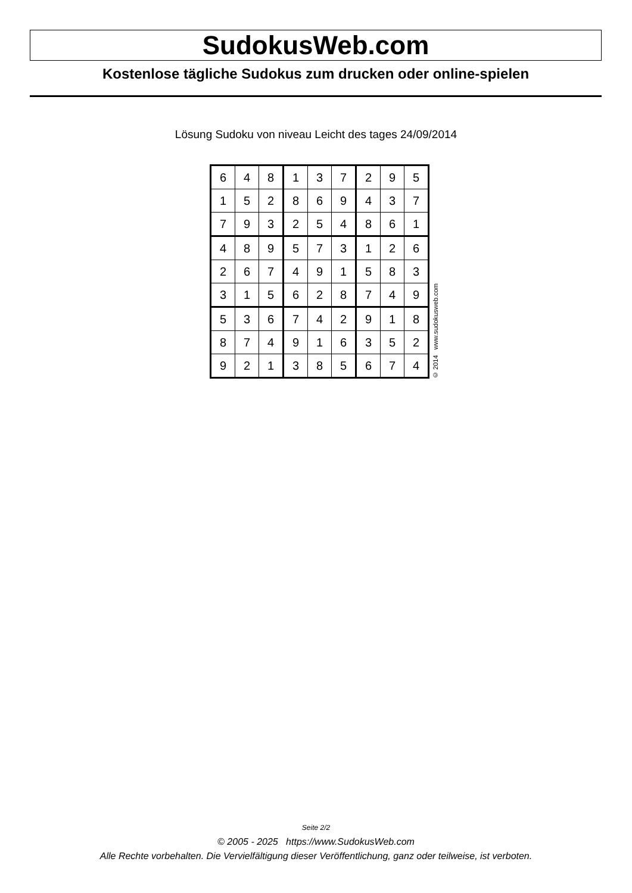SudokusWeb.com
Kostenlose tägliche Sudokus zum drucken oder online-spielen
Lösung Sudoku von niveau Leicht des tages 24/09/2014
| 6 | 4 | 8 | 1 | 3 | 7 | 2 | 9 | 5 |
| 1 | 5 | 2 | 8 | 6 | 9 | 4 | 3 | 7 |
| 7 | 9 | 3 | 2 | 5 | 4 | 8 | 6 | 1 |
| 4 | 8 | 9 | 5 | 7 | 3 | 1 | 2 | 6 |
| 2 | 6 | 7 | 4 | 9 | 1 | 5 | 8 | 3 |
| 3 | 1 | 5 | 6 | 2 | 8 | 7 | 4 | 9 |
| 5 | 3 | 6 | 7 | 4 | 2 | 9 | 1 | 8 |
| 8 | 7 | 4 | 9 | 1 | 6 | 3 | 5 | 2 |
| 9 | 2 | 1 | 3 | 8 | 5 | 6 | 7 | 4 |
© 2014 www.sudokusweb.com
Seite 2/2
© 2005 - 2025 https://www.SudokusWeb.com
Alle Rechte vorbehalten. Die Vervielfältigung dieser Veröffentlichung, ganz oder teilweise, ist verboten.